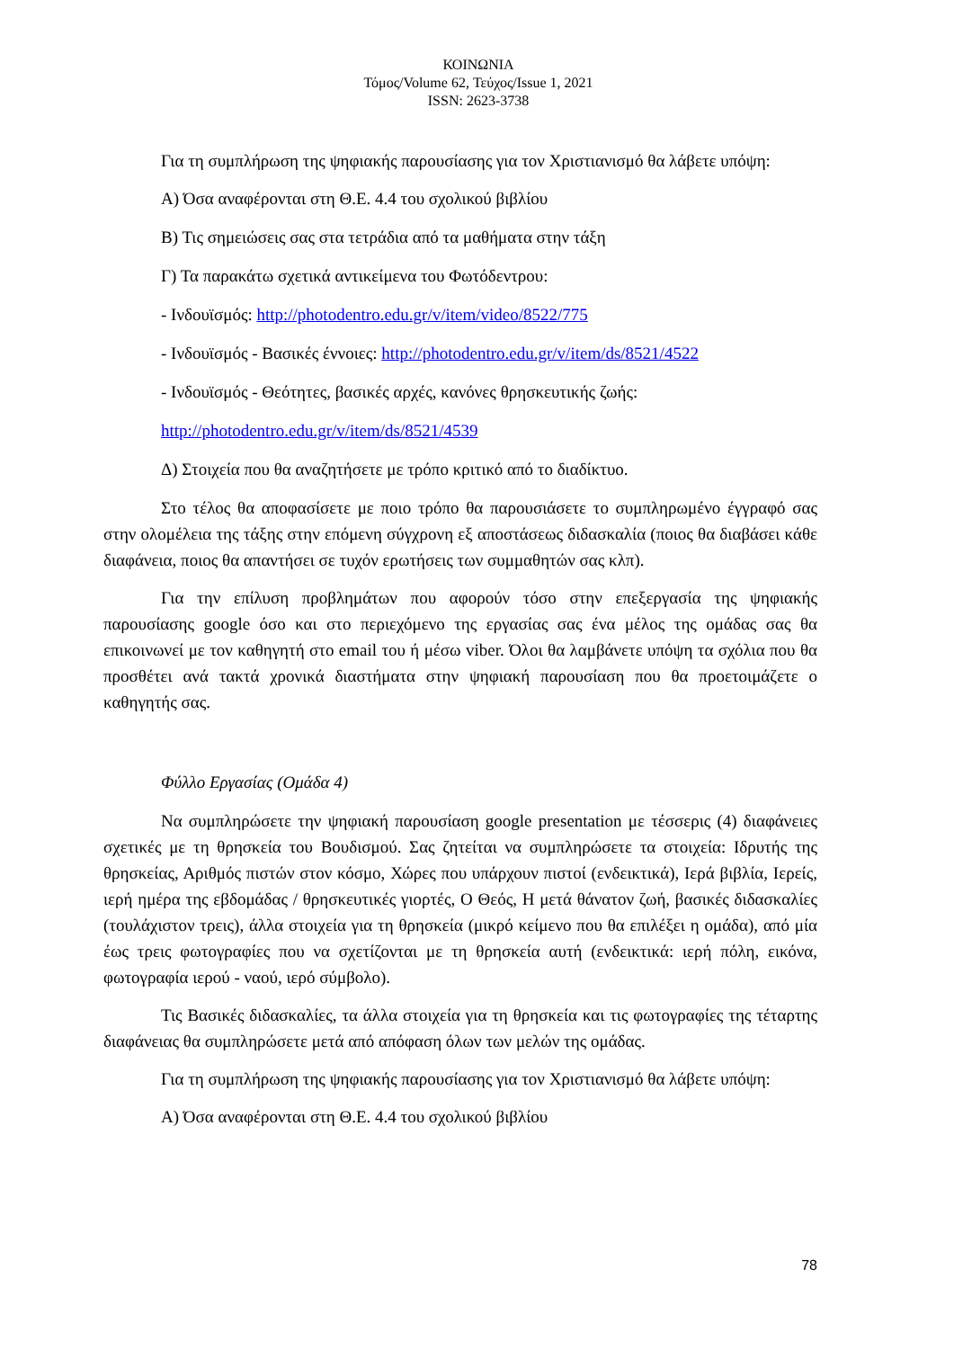ΚΟΙΝΩΝΙΑ
Τόμος/Volume 62, Τεύχος/Issue 1, 2021
ISSN: 2623-3738
Για τη συμπλήρωση της ψηφιακής παρουσίασης για τον Χριστιανισμό θα λάβετε υπόψη:
Α) Όσα αναφέρονται στη Θ.Ε. 4.4 του σχολικού βιβλίου
Β) Τις σημειώσεις σας στα τετράδια από τα μαθήματα στην τάξη
Γ) Τα παρακάτω σχετικά αντικείμενα του Φωτόδεντρου:
- Ινδουϊσμός: http://photodentro.edu.gr/v/item/video/8522/775
- Ινδουϊσμός - Βασικές έννοιες: http://photodentro.edu.gr/v/item/ds/8521/4522
- Ινδουϊσμός - Θεότητες, βασικές αρχές, κανόνες θρησκευτικής ζωής:
http://photodentro.edu.gr/v/item/ds/8521/4539
Δ) Στοιχεία που θα αναζητήσετε με τρόπο κριτικό από το διαδίκτυο.
Στο τέλος θα αποφασίσετε με ποιο τρόπο θα παρουσιάσετε το συμπληρωμένο έγγραφό σας στην ολομέλεια της τάξης στην επόμενη σύγχρονη εξ αποστάσεως διδασκαλία (ποιος θα διαβάσει κάθε διαφάνεια, ποιος θα απαντήσει σε τυχόν ερωτήσεις των συμμαθητών σας κλπ).
Για την επίλυση προβλημάτων που αφορούν τόσο στην επεξεργασία της ψηφιακής παρουσίασης google όσο και στο περιεχόμενο της εργασίας σας ένα μέλος της ομάδας σας θα επικοινωνεί με τον καθηγητή στο email του ή μέσω viber. Όλοι θα λαμβάνετε υπόψη τα σχόλια που θα προσθέτει ανά τακτά χρονικά διαστήματα στην ψηφιακή παρουσίαση που θα προετοιμάζετε ο καθηγητής σας.
Φύλλο Εργασίας (Ομάδα 4)
Να συμπληρώσετε την ψηφιακή παρουσίαση google presentation με τέσσερις (4) διαφάνειες σχετικές με τη θρησκεία του Βουδισμού. Σας ζητείται να συμπληρώσετε τα στοιχεία: Ιδρυτής της θρησκείας, Αριθμός πιστών στον κόσμο, Χώρες που υπάρχουν πιστοί (ενδεικτικά), Ιερά βιβλία, Ιερείς, ιερή ημέρα της εβδομάδας / θρησκευτικές γιορτές, Ο Θεός, Η μετά θάνατον ζωή, βασικές διδασκαλίες (τουλάχιστον τρεις), άλλα στοιχεία για τη θρησκεία (μικρό κείμενο που θα επιλέξει η ομάδα), από μία έως τρεις φωτογραφίες που να σχετίζονται με τη θρησκεία αυτή (ενδεικτικά: ιερή πόλη, εικόνα, φωτογραφία ιερού - ναού, ιερό σύμβολο).
Τις Βασικές διδασκαλίες, τα άλλα στοιχεία για τη θρησκεία και τις φωτογραφίες της τέταρτης διαφάνειας θα συμπληρώσετε μετά από απόφαση όλων των μελών της ομάδας.
Για τη συμπλήρωση της ψηφιακής παρουσίασης για τον Χριστιανισμό θα λάβετε υπόψη:
Α) Όσα αναφέρονται στη Θ.Ε. 4.4 του σχολικού βιβλίου
78